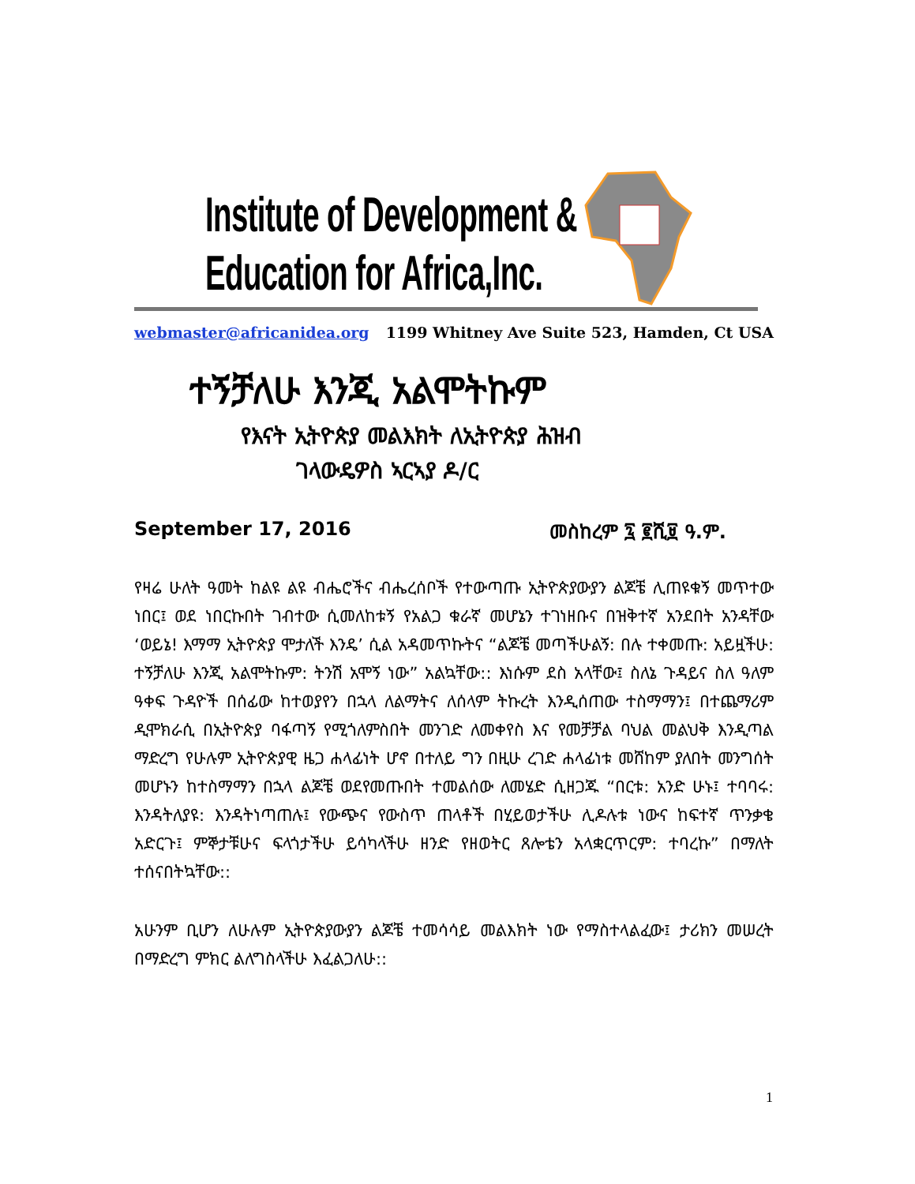Institute of Development &
Education for Africa,Inc.
webmaster@africanidea.org 1199 Whitney Ave Suite 523, Hamden, Ct USA
ተኝቻለሁ እንጂ አልሞትኩም
የእናት ኢትዮጵያ መልእክት ለኢትዮጵያ ሕዝብ
ገላውዴዎስ ኣርኣያ ዶ/ር
September 17, 2016 መስከረም ፯ ፪ሺ፱ ዓ.ም.
የዛሬ ሁለት ዓመት ከልዩ ልዩ ብሔሮችና ብሔረሰቦች የተውጣጡ ኢትዮጵያውያን ልጆቼ ሊጠዩቁኝ መጥተው ነበር፤ ወደ ነበርኩበት ገብተው ሲመለከቱኝ የአልጋ ቁራኛ መሆኔን ተገነዘቡና በዝቅተኛ አንደበት አንዳቸው ‘ወይኔ! እማማ ኢትዮጵያ ሞታለች እንዴ’ ሲል አዳመጥኩትና “ልጆቼ መጣችሁልኝ: በሉ ተቀመጡ: አይዟችሁ: ተኝቻለሁ እንጂ አልሞትኩም: ትንሽ አሞኝ ነው” አልኳቸው:: እነሱም ደስ አላቸው፤ ስለኔ ጉዳይና ስለ ዓለም ዓቀፍ ጉዳዮች በሰፊው ከተወያየን በኋላ ለልማትና ለሰላም ትኩረት እንዲሰጠው ተስማማን፤ በተጨማሪም ዲሞክራሲ በኢትዮጵያ ባፋጣኝ የሚጎለምስበት መንገድ ለመቀየስ እና የመቻቻል ባህል መልህቅ እንዲጣል ማድረግ የሁሉም ኢትዮጵያዊ ዜጋ ሐላፊነት ሆኖ በተለይ ግን በዚሁ ረገድ ሐላፊነቱ መሸከም ያለበት መንግሰት መሆኑን ከተስማማን በኋላ ልጆቼ ወደየመጡበት ተመልሰው ለመሄድ ሲዘጋጁ “በርቱ: አንድ ሁኑ፤ ተባባሩ: እንዳትለያዩ: እንዳትነጣጠሉ፤ የውጭና የውስጥ ጠላቶች በሂይወታችሁ ሊዶሉቱ ነውና ከፍተኛ ጥንቃቄ አድርጉ፤ ምኞታቹሁና ፍላጎታችሁ ይሳካላችሁ ዘንድ የዘወትር ጸሎቴን አላቋርጥርም: ተባረኩ” በማለት ተሰናበትኳቸው::
አሁንም ቢሆን ለሁሉም ኢትዮጵያውያን ልጆቼ ተመሳሳይ መልእክት ነው የማስተላልፈው፤ ታሪክን መሠረት በማድረግ ምክር ልለግስላችሁ እፈልጋለሁ::
1